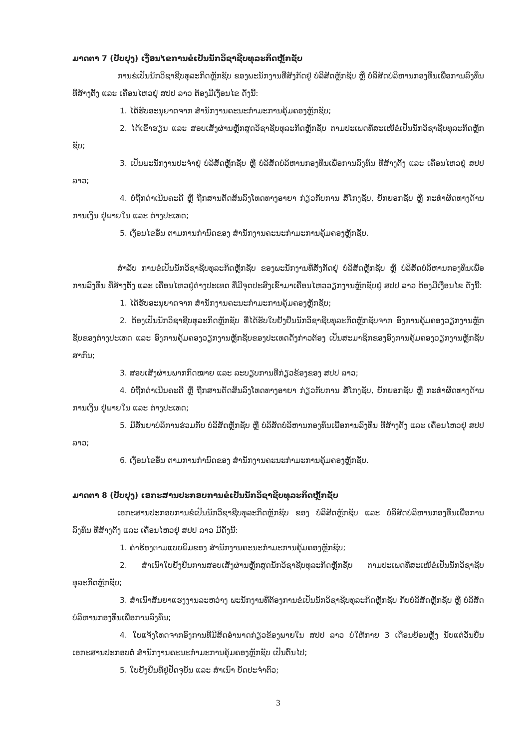ມາດຕາ 7 (ປັບປຸງ) ເງື່ອນໄຂການຂໍເປັນນັກວິຊາຊີບທຸລະກິດຫຼັກຊັບ
ການຂໍເປັນນັກວິຊາຊີບທຸລະກິດຫຼັກຊັບ ຂອງພະນັກງານທີ່ສັງກັດຢູ່ ບໍລິສັດຫຼັກຊັບ ຫຼື ບໍລິສັດບໍລິຫານກອງທຶນເພື່ອການລົງທຶນ ທີ່ສ້າງຕັ້ງ ແລະ ເຄື່ອນໄຫວຢູ່ ສປປ ລາວ ຕ້ອງມີເງື່ອນໄຂ ດັ່ງນີ້:
1. ໄດ້ຮັບອະນຸຍາດຈາກ ສໍານັກງານຄະນະກໍາມະການຄຸ້ມຄອງຫຼັກຊັບ;
2. ໄດ້ເຂົ້າຮຽນ ແລະ ສອບເສັງຜ່ານຫຼັກສູດວິຊາຊີບທຸລະກິດຫຼັກຊັບ ຕາມປະເພດທີ່ສະເໜີຂໍເປັນນັກວິຊາຊີບທຸລະກິດຫຼັກຊັບ;
3. ເປັນພະນັກງານປະຈໍາຢູ່ ບໍລິສັດຫຼັກຊັບ ຫຼື ບໍລິສັດບໍລິຫານກອງທຶນເພື່ອການລົງທຶນ ທີ່ສ້າງຕັ້ງ ແລະ ເຄື່ອນໄຫວຢູ່ ສປປ ລາວ;
4. ບໍ່ຖືກດໍາເນີນຄະດີ ຫຼື ຖືກສານຕັດສິນລົງໂທດທາງອາຍາ ກ່ຽວກັບການ ສໍ້ໂກງຊັບ, ຍັກຍອກຊັບ ຫຼື ກະທໍາຜິດທາງດ້ານການເງິນ ຢູ່ພາຍໃນ ແລະ ຕ່າງປະເທດ;
5. ເງື່ອນໄຂອື່ນ ຕາມການກໍານົດຂອງ ສໍານັກງານຄະນະກໍາມະການຄຸ້ມຄອງຫຼັກຊັບ.
ສໍາລັບ ການຂໍເປັນນັກວິຊາຊີບທຸລະກິດຫຼັກຊັບ ຂອງພະນັກງານທີ່ສັງກັດຢູ່ ບໍລິສັດຫຼັກຊັບ ຫຼື ບໍລິສັດບໍລິຫານກອງທຶນເພື່ອການລົງທຶນ ທີ່ສ້າງຕັ້ງ ແລະ ເຄື່ອນໄຫວຢູ່ຕ່າງປະເທດ ທີ່ມີຈຸດປະສົງເຂົ້າມາເຄື່ອນໄຫວວຽກງານຫຼັກຊັບຢູ່ ສປປ ລາວ ຕ້ອງມີເງື່ອນໄຂ ດັ່ງນີ້:
1. ໄດ້ຮັບອະນຸຍາດຈາກ ສໍານັກງານຄະນະກໍາມະການຄຸ້ມຄອງຫຼັກຊັບ;
2. ຕ້ອງເປັນນັກວິຊາຊີບທຸລະກິດຫຼັກຊັບ ທີ່ໄດ້ຮັບໃບຢັ້ງຢືນນັກວິຊາຊີບທຸລະກິດຫຼັກຊັບຈາກ ອົງການຄຸ້ມຄອງວຽກງານຫຼັກຊັບຂອງຕ່າງປະເທດ ແລະ ອົງການຄຸ້ມຄອງວຽກງານຫຼັກຊັບຂອງປະເທດດັ່ງກ່າວຕ້ອງ ເປັນສະມາຊິກຂອງອົງການຄຸ້ມຄອງວຽກງານຫຼັກຊັບສາກົນ;
3. ສອບເສັງຜ່ານພາກກົດໝາຍ ແລະ ລະບຽບການທີ່ກ່ຽວຂ້ອງຂອງ ສປປ ລາວ;
4. ບໍ່ຖືກດໍາເນີນຄະດີ ຫຼື ຖືກສານຕັດສິນລົງໂທດທາງອາຍາ ກ່ຽວກັບການ ສໍ້ໂກງຊັບ, ຍັກຍອກຊັບ ຫຼື ກະທໍາຜິດທາງດ້ານການເງິນ ຢູ່ພາຍໃນ ແລະ ຕ່າງປະເທດ;
5. ມີສັນຍາບໍລິການຮ່ວມກັບ ບໍລິສັດຫຼັກຊັບ ຫຼື ບໍລິສັດບໍລິຫານກອງທຶນເພື່ອການລົງທຶນ ທີ່ສ້າງຕັ້ງ ແລະ ເຄື່ອນໄຫວຢູ່ ສປປ ລາວ;
6. ເງື່ອນໄຂອື່ນ ຕາມການກໍານົດຂອງ ສໍານັກງານຄະນະກໍາມະການຄຸ້ມຄອງຫຼັກຊັບ.
ມາດຕາ 8 (ປັບປຸງ) ເອກະສານປະກອບການຂໍເປັນນັກວິຊາຊີບທຸລະກິດຫຼັກຊັບ
ເອກະສານປະກອບການຂໍເປັນນັກວິຊາຊີບທຸລະກິດຫຼັກຊັບ ຂອງ ບໍລິສັດຫຼັກຊັບ ແລະ ບໍລິສັດບໍລິຫານກອງທຶນເພື່ອການລົງທຶນ ທີ່ສ້າງຕັ້ງ ແລະ ເຄື່ອນໄຫວຢູ່ ສປປ ລາວ ມີດັ່ງນີ້:
1. ຄໍາຮ້ອງຕາມແບບພິມຂອງ ສໍານັກງານຄະນະກໍາມະການຄຸ້ມຄອງຫຼັກຊັບ;
2. ສໍາເນົາໃບຢັ້ງຢືນການສອບເສັງຜ່ານຫຼັກສູດນັກວິຊາຊີບທຸລະກິດຫຼັກຊັບ ຕາມປະເພດທີ່ສະເໜີຂໍເປັນນັກວິຊາຊີບທຸລະກິດຫຼັກຊັບ;
3. ສໍາເນົາສັນຍາແຮງງານລະຫວ່າງ ພະນັກງານທີ່ຕ້ອງການຂໍເປັນນັກວິຊາຊີບທຸລະກິດຫຼັກຊັບ ກັບບໍລິສັດຫຼັກຊັບ ຫຼື ບໍລິສັດບໍລິຫານກອງທຶນເພື່ອການລົງທຶນ;
4. ໃບແຈ້ງໂທດຈາກອົງການທີ່ມີສິດອໍານາດກ່ຽວຂ້ອງພາຍໃນ ສປປ ລາວ ບໍ່ໃຫ້ກາຍ 3 ເດືອນຍ້ອນຫຼັງ ນັບແຕ່ວັນຍື່ນເອກະສານປະກອບຕໍ່ ສໍານັກງານຄະນະກໍາມະການຄຸ້ມຄອງຫຼັກຊັບ ເປັນຕົ້ນໄປ;
5. ໃບຢັ້ງຢືນທີ່ຢູ່ປັດຈຸບັນ ແລະ ສໍາເນົາ ບັດປະຈໍາຕົວ;
3